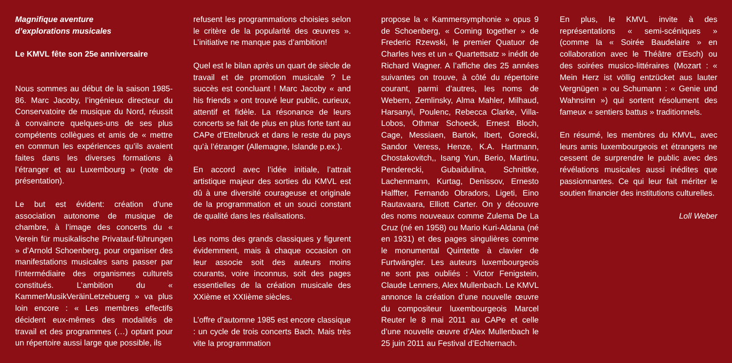Magnifique aventure
d’explorations musicales
Le KMVL fête son 25e anniversaire
Nous sommes au début de la saison 1985-86. Marc Jacoby, l’ingénieux directeur du Conservatoire de musique du Nord, réussit à convaincre quelques-uns de ses plus compétents collègues et amis de « mettre en commun les expériences qu’ils avaient faites dans les diverses formations à l’étranger et au Luxembourg » (note de présentation).
Le but est évident: création d’une association autonome de musique de chambre, à l’image des concerts du « Verein für musikalische Privatauf-führungen » d’Arnold Schoenberg, pour organiser des manifestations musicales sans passer par l’intermédiaire des organismes culturels constitués. L’ambition du « KammerMusikVeräinLetzebuerg » va plus loin encore : « Les membres effectifs décident eux-mêmes des modalités de travail et des programmes (…) optant pour un répertoire aussi large que possible, ils
refusent les programmations choisies selon le critère de la popularité des œuvres ». L’initiative ne manque pas d’ambition!
Quel est le bilan après un quart de siècle de travail et de promotion musicale ? Le succès est concluant ! Marc Jacoby « and his friends » ont trouvé leur public, curieux, attentif et fidèle. La résonance de leurs concerts se fait de plus en plus forte tant au CAPe d’Ettelbruck et dans le reste du pays qu’à l’étranger (Allemagne, Islande p.ex.).
En accord avec l’idée initiale, l’attrait artistique majeur des sorties du KMVL est dû à une diversité courageuse et originale de la programmation et un souci constant de qualité dans les réalisations.
Les noms des grands classiques y figurent évidemment, mais à chaque occasion on leur associe soit des auteurs moins courants, voire inconnus, soit des pages essentielles de la création musicale des XXième et XXIième siècles.
L’offre d’automne 1985 est encore classique : un cycle de trois concerts Bach. Mais très vite la programmation
propose la « Kammersymphonie » opus 9 de Schoenberg, « Coming together » de Frederic Rzewski, le premier Quatuor de Charles Ives et un « Quartettsatz » inédit de Richard Wagner. A l’affiche des 25 années suivantes on trouve, à côté du répertoire courant, parmi d’autres, les noms de Webern, Zemlinsky, Alma Mahler, Milhaud, Harsanyi, Poulenc, Rebecca Clarke, Villa-Lobos, Othmar Schoeck, Ernest Bloch, Cage, Messiaen, Bartok, Ibert, Gorecki, Sandor Veress, Henze, K.A. Hartmann, Chostakovitch,, Isang Yun, Berio, Martinu, Penderecki, Gubaidulina, Schnittke, Lachenmann, Kurtag, Denissov, Ernesto Halffter, Fernando Obradors, Ligeti, Eino Rautavaara, Elliott Carter. On y découvre des noms nouveaux comme Zulema De La Cruz (né en 1958) ou Mario Kuri-Aldana (né en 1931) et des pages singulières comme le monumental Quintette à clavier de Furtwängler. Les auteurs luxembourgeois ne sont pas oubliés : Victor Fenigstein, Claude Lenners, Alex Mullenbach. Le KMVL annonce la création d’une nouvelle œuvre du compositeur luxembourgeois Marcel Reuter le 8 mai 2011 au CAPe et celle d’une nouvelle œuvre d’Alex Mullenbach le 25 juin 2011 au Festival d’Echternach.
En plus, le KMVL invite à des représentations « semi-scéniques » (comme la « Soirée Baudelaire » en collaboration avec le Théâtre d’Esch) ou des soirées musico-littéraires (Mozart : « Mein Herz ist völlig entzücket aus lauter Vergnügen » ou Schumann : « Genie und Wahnsinn ») qui sortent résolument des fameux « sentiers battus » traditionnels.
En résumé, les membres du KMVL, avec leurs amis luxembourgeois et étrangers ne cessent de surprendre le public avec des révélations musicales aussi inédites que passionnantes. Ce qui leur fait mériter le soutien financier des institutions culturelles.
Loll Weber